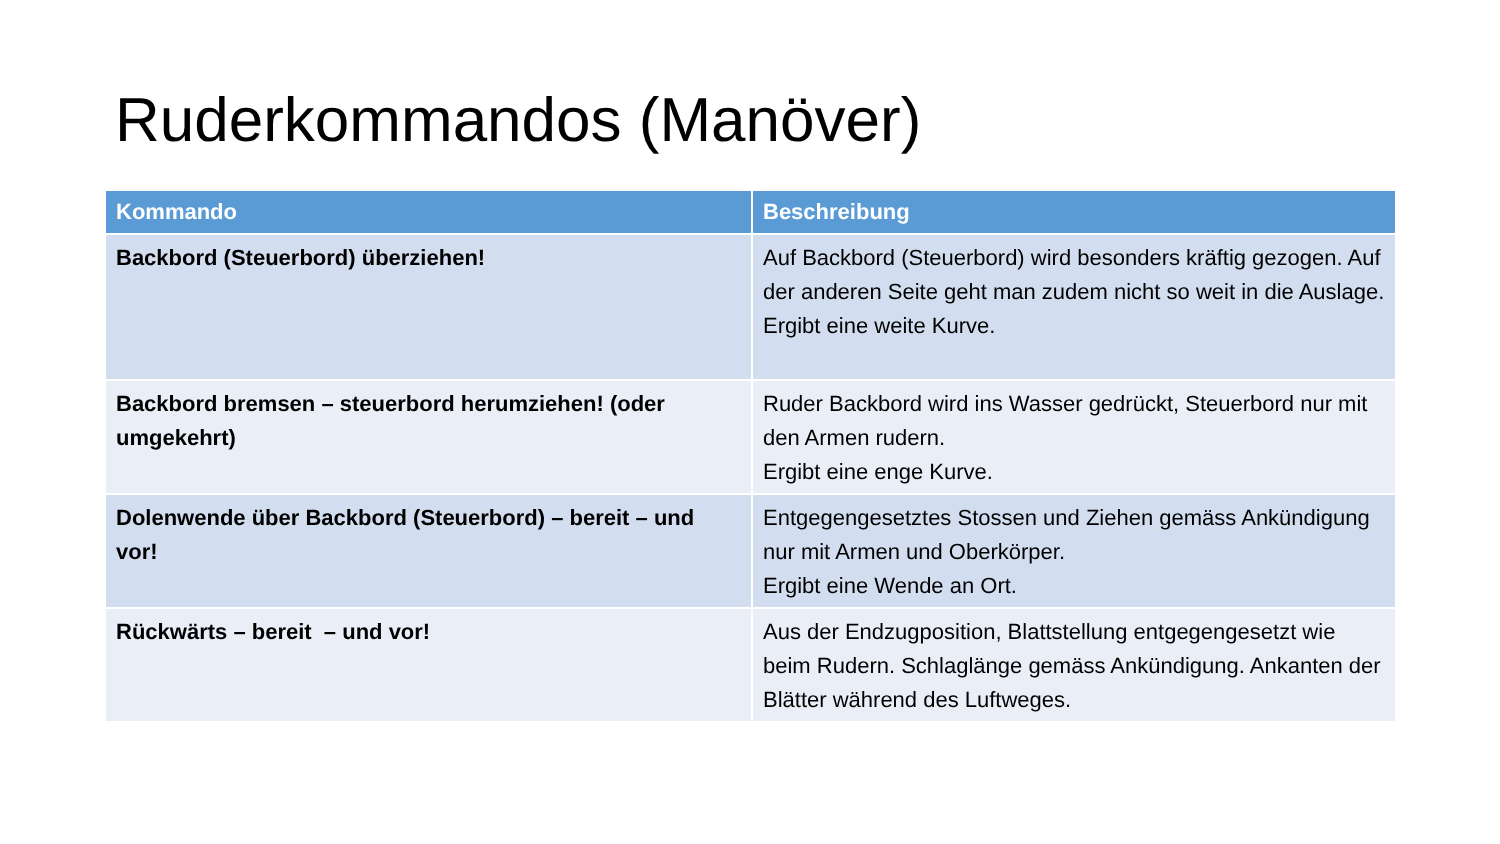Ruderkommandos (Manöver)
| Kommando | Beschreibung |
| --- | --- |
| Backbord (Steuerbord) überziehen! | Auf Backbord (Steuerbord) wird besonders kräftig gezogen. Auf der anderen Seite geht man zudem nicht so weit in die Auslage. Ergibt eine weite Kurve. |
| Backbord bremsen – steuerbord herumziehen! (oder umgekehrt) | Ruder Backbord wird ins Wasser gedrückt, Steuerbord nur mit den Armen rudern. Ergibt eine enge Kurve. |
| Dolenwende über Backbord (Steuerbord) – bereit – und vor! | Entgegengesetztes Stossen und Ziehen gemäss Ankündigung nur mit Armen und Oberkörper. Ergibt eine Wende an Ort. |
| Rückwärts – bereit – und vor! | Aus der Endzugposition, Blattstellung entgegengesetzt wie beim Rudern. Schlaglänge gemäss Ankündigung. Ankanten der Blätter während des Luftweges. |